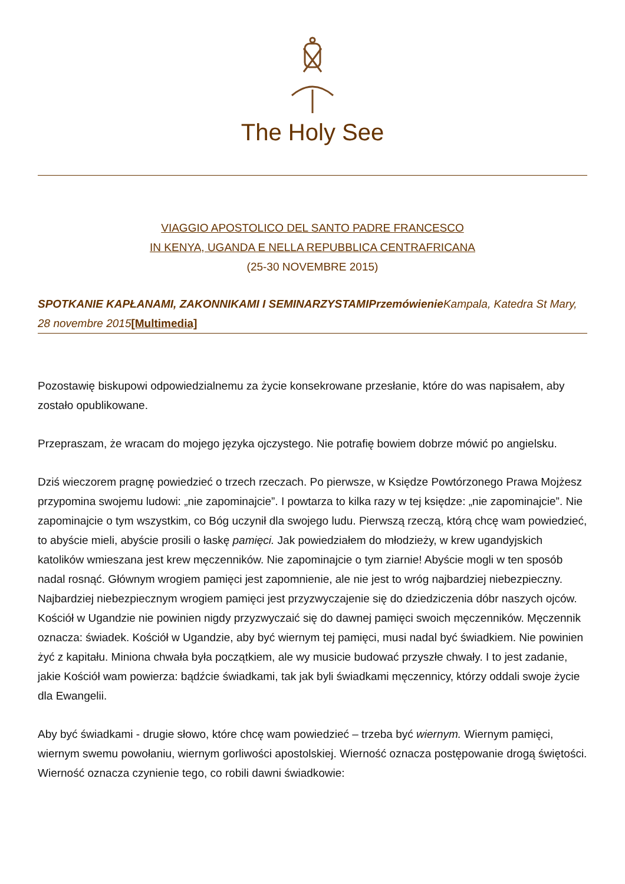The Holy See
VIAGGIO APOSTOLICO DEL SANTO PADRE FRANCESCO
IN KENYA, UGANDA E NELLA REPUBBLICA CENTRAFRICANA
(25-30 NOVEMBRE 2015)
SPOTKANIE KAPŁANAMI, ZAKONNIKAMI I SEMINARZYSTAMI Przemówienie Kampala, Katedra St Mary,
28 novembre 2015[Multimedia]
Pozostawię biskupowi odpowiedzialnemu za życie konsekrowane przesłanie, które do was napisałem, aby zostało opublikowane.
Przepraszam, że wracam do mojego języka ojczystego. Nie potrafię bowiem dobrze mówić po angielsku.
Dziś wieczorem pragnę powiedzieć o trzech rzeczach. Po pierwsze, w Księdze Powtórzonego Prawa Mojżesz przypomina swojemu ludowi: „nie zapominajcie”. I powtarza to kilka razy w tej księdze: „nie zapominajcie”. Nie zapominajcie o tym wszystkim, co Bóg uczynił dla swojego ludu. Pierwszą rzeczą, którą chcę wam powiedzieć, to abyście mieli, abyście prosili o łaskę pamięci. Jak powiedziałem do młodzieży, w krew ugandyjskich katolików wmieszana jest krew męczenników. Nie zapominajcie o tym ziarnie! Abyście mogli w ten sposób nadal rosnąć. Głównym wrogiem pamięci jest zapomnienie, ale nie jest to wróg najbardziej niebezpieczny. Najbardziej niebezpiecznym wrogiem pamięci jest przyzwyczajenie się do dziedziczenia dóbr naszych ojców. Kościół w Ugandzie nie powinien nigdy przyzwyczaić się do dawnej pamięci swoich męczenników. Męczennik oznacza: świadek. Kościół w Ugandzie, aby być wiernym tej pamięci, musi nadal być świadkiem. Nie powinien żyć z kapitału. Miniona chwała była początkiem, ale wy musicie budować przyszłe chwały. I to jest zadanie, jakie Kościół wam powierza: bądźcie świadkami, tak jak byli świadkami męczennicy, którzy oddali swoje życie dla Ewangelii.
Aby być świadkami - drugie słowo, które chcę wam powiedzieć – trzeba być wiernym. Wiernym pamięci, wiernym swemu powołaniu, wiernym gorliwości apostolskiej. Wierność oznacza postępowanie drogą świętości. Wierność oznacza czynienie tego, co robili dawni świadkowie: